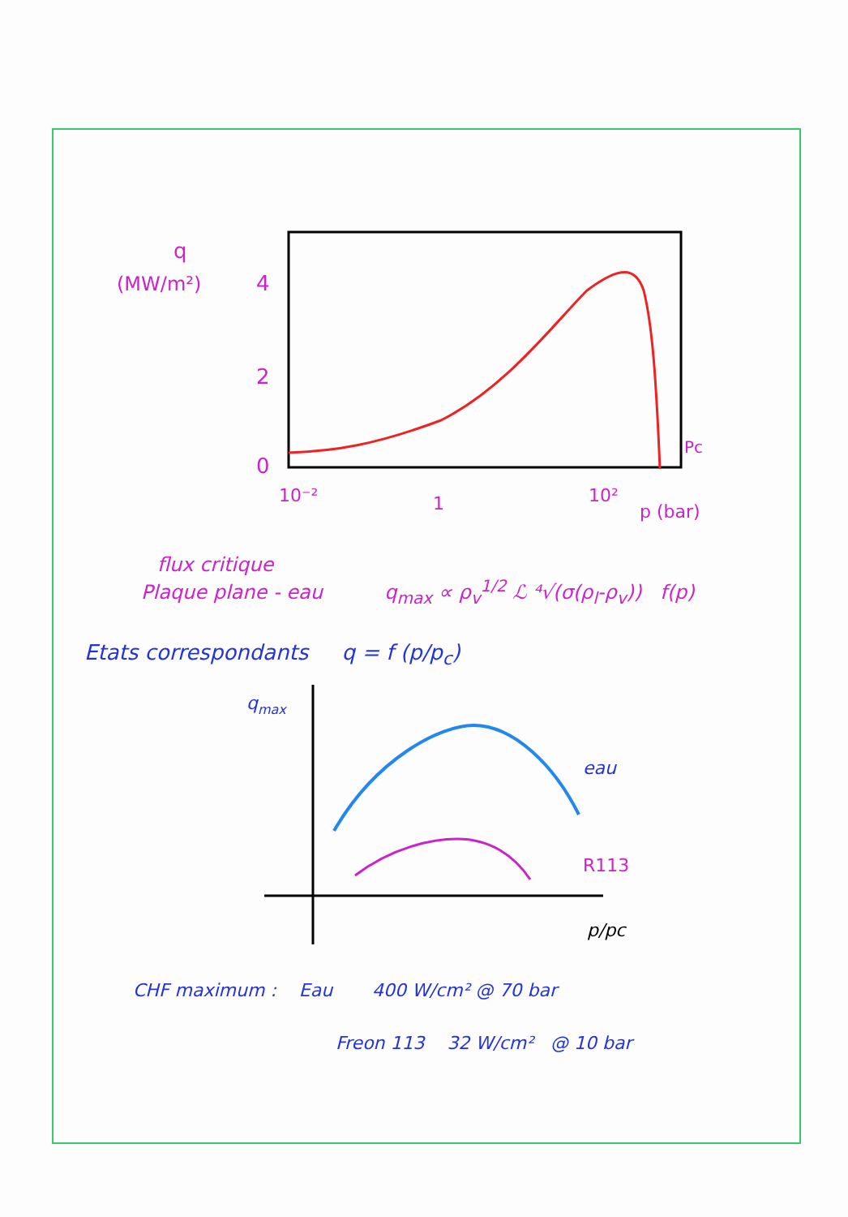q
(MW/m²)
4
2
0
10⁻²
1
10²
p (bar)
Pc
flux critique
Plaque plane - eau q<sub>max</sub> ∝ ρ<sub>v</sub><sup>1/2</sup> ℒ ⁴√(σ(ρ<sub>l</sub>-ρ<sub>v</sub>)) f(p)
Etats correspondants q = f (p/p<sub>c</sub>)
qmax
eau
R113
p/pc
CHF maximum : Eau 400 W/cm² @ 70 bar
Freon 113 32 W/cm² @ 10 bar